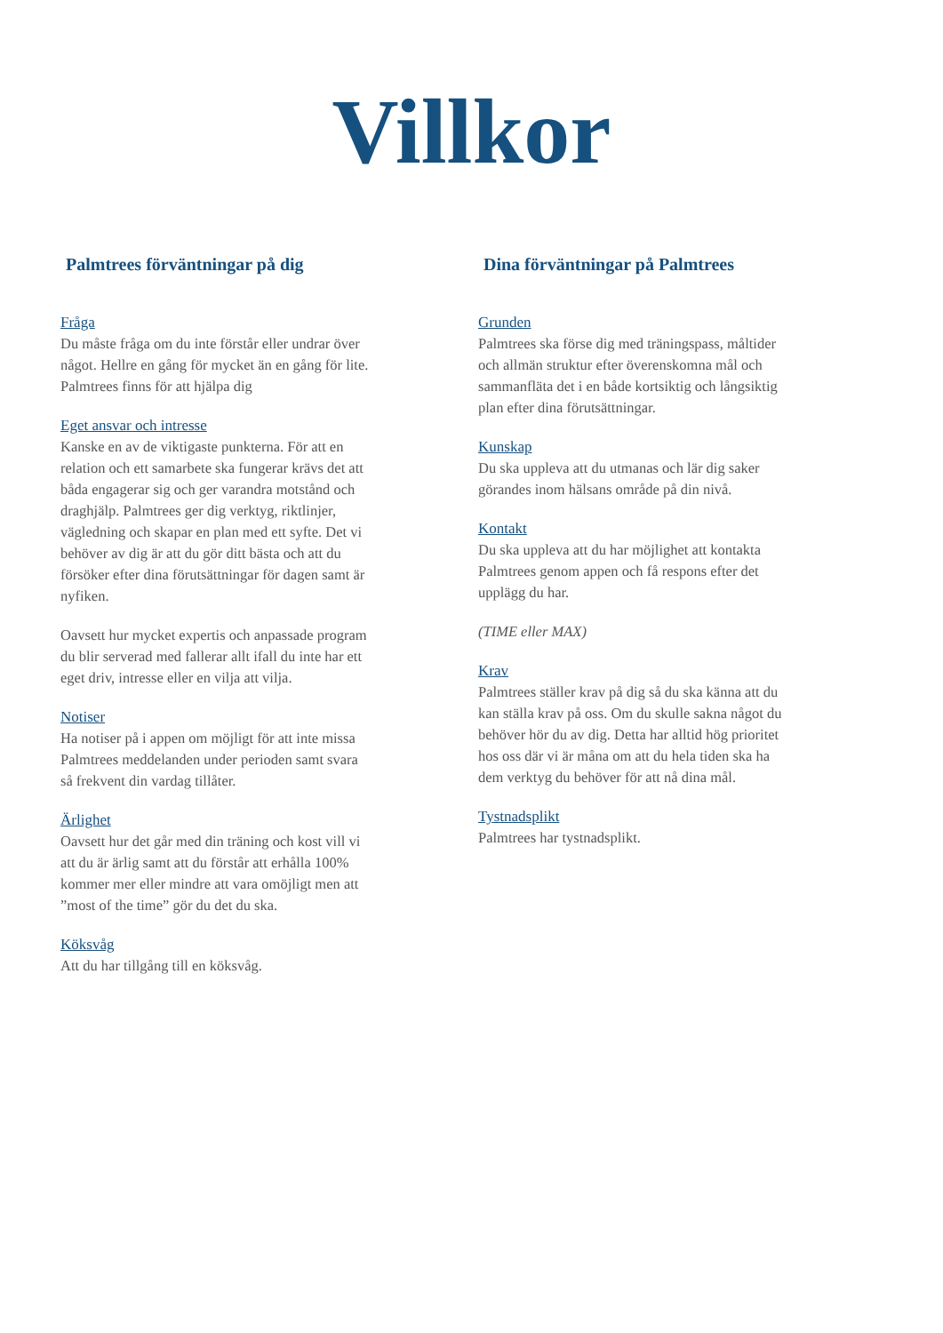Villkor
Palmtrees förväntningar på dig
Fråga
Du måste fråga om du inte förstår eller undrar över något. Hellre en gång för mycket än en gång för lite. Palmtrees finns för att hjälpa dig
Eget ansvar och intresse
Kanske en av de viktigaste punkterna. För att en relation och ett samarbete ska fungerar krävs det att båda engagerar sig och ger varandra motstånd och draghjälp. Palmtrees ger dig verktyg, riktlinjer, vägledning och skapar en plan med ett syfte. Det vi behöver av dig är att du gör ditt bästa och att du försöker efter dina förutsättningar för dagen samt är nyfiken.
Oavsett hur mycket expertis och anpassade program du blir serverad med fallerar allt ifall du inte har ett eget driv, intresse eller en vilja att vilja.
Notiser
Ha notiser på i appen om möjligt för att inte missa Palmtrees meddelanden under perioden samt svara så frekvent din vardag tillåter.
Ärlighet
Oavsett hur det går med din träning och kost vill vi att du är ärlig samt att du förstår att erhålla 100% kommer mer eller mindre att vara omöjligt men att ”most of the time” gör du det du ska.
Köksvåg
Att du har tillgång till en köksvåg.
Dina förväntningar på Palmtrees
Grunden
Palmtrees ska förse dig med träningspass, måltider och allmän struktur efter överenskomna mål och sammanfläta det i en både kortsiktig och långsiktig plan efter dina förutsättningar.
Kunskap
Du ska uppleva att du utmanas och lär dig saker görandes inom hälsans område på din nivå.
Kontakt
Du ska uppleva att du har möjlighet att kontakta Palmtrees genom appen och få respons efter det upplägg du har.
(TIME eller MAX)
Krav
Palmtrees ställer krav på dig så du ska känna att du kan ställa krav på oss. Om du skulle sakna något du behöver hör du av dig. Detta har alltid hög prioritet hos oss där vi är måna om att du hela tiden ska ha dem verktyg du behöver för att nå dina mål.
Tystnadsplikt
Palmtrees har tystnadsplikt.